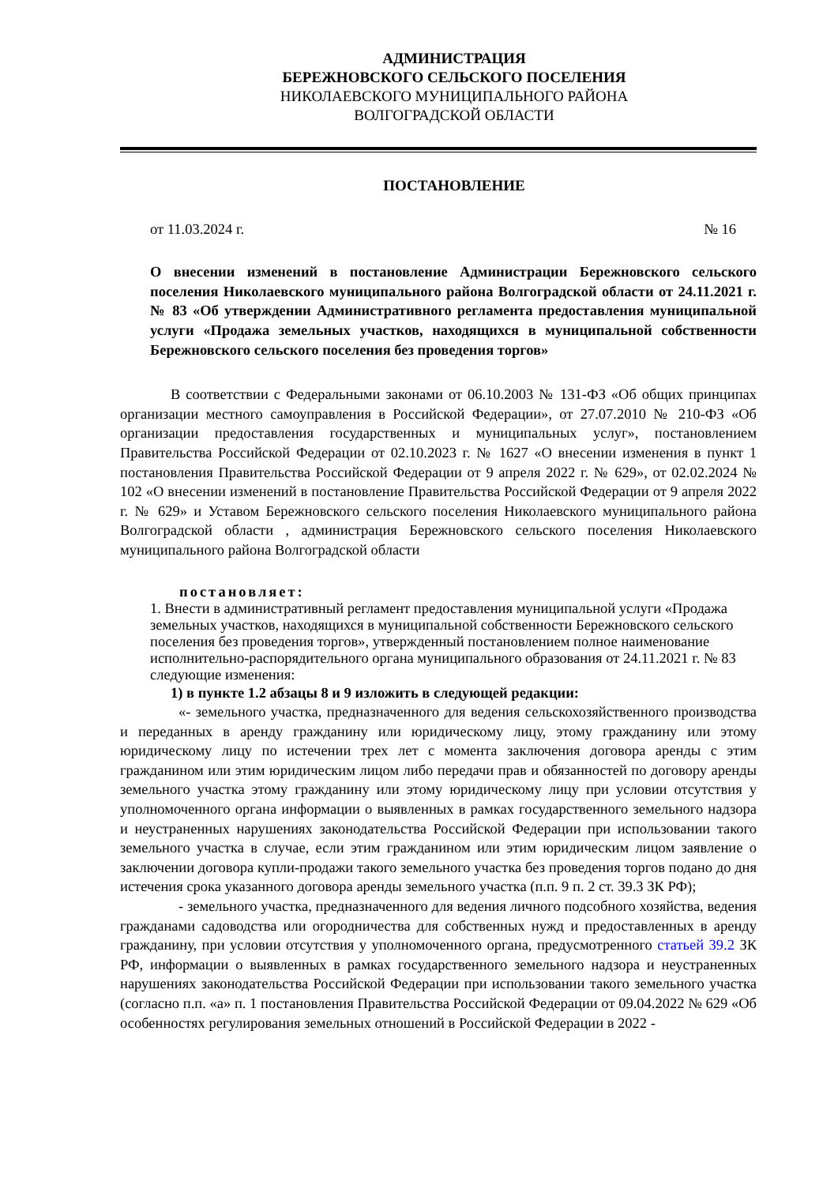АДМИНИСТРАЦИЯ
БЕРЕЖНОВСКОГО СЕЛЬСКОГО ПОСЕЛЕНИЯ
НИКОЛАЕВСКОГО МУНИЦИПАЛЬНОГО РАЙОНА
ВОЛГОГРАДСКОЙ ОБЛАСТИ
ПОСТАНОВЛЕНИЕ
от 11.03.2024 г. № 16
О внесении изменений в постановление Администрации Бережновского сельского поселения Николаевского муниципального района Волгоградской области от 24.11.2021 г. № 83 «Об утверждении Административного регламента предоставления муниципальной услуги «Продажа земельных участков, находящихся в муниципальной собственности Бережновского сельского поселения без проведения торгов»
В соответствии с Федеральными законами от 06.10.2003 № 131-ФЗ «Об общих принципах организации местного самоуправления в Российской Федерации», от 27.07.2010 № 210-ФЗ «Об организации предоставления государственных и муниципальных услуг», постановлением Правительства Российской Федерации от 02.10.2023 г. № 1627 «О внесении изменения в пункт 1 постановления Правительства Российской Федерации от 9 апреля 2022 г. № 629», от 02.02.2024 № 102 «О внесении изменений в постановление Правительства Российской Федерации от 9 апреля 2022 г. № 629» и Уставом Бережновского сельского поселения Николаевского муниципального района Волгоградской области , администрация Бережновского сельского поселения Николаевского муниципального района Волгоградской области
постановляет:
1. Внести в административный регламент предоставления муниципальной услуги «Продажа земельных участков, находящихся в муниципальной собственности Бережновского сельского поселения без проведения торгов», утвержденный постановлением полное наименование исполнительно-распорядительного органа муниципального образования от 24.11.2021 г. № 83 следующие изменения:
1) в пункте 1.2 абзацы 8 и 9 изложить в следующей редакции:
«- земельного участка, предназначенного для ведения сельскохозяйственного производства и переданных в аренду гражданину или юридическому лицу, этому гражданину или этому юридическому лицу по истечении трех лет с момента заключения договора аренды с этим гражданином или этим юридическим лицом либо передачи прав и обязанностей по договору аренды земельного участка этому гражданину или этому юридическому лицу при условии отсутствия у уполномоченного органа информации о выявленных в рамках государственного земельного надзора и неустраненных нарушениях законодательства Российской Федерации при использовании такого земельного участка в случае, если этим гражданином или этим юридическим лицом заявление о заключении договора купли-продажи такого земельного участка без проведения торгов подано до дня истечения срока указанного договора аренды земельного участка (п.п. 9 п. 2 ст. 39.3 ЗК РФ);
- земельного участка, предназначенного для ведения личного подсобного хозяйства, ведения гражданами садоводства или огородничества для собственных нужд и предоставленных в аренду гражданину, при условии отсутствия у уполномоченного органа, предусмотренного статьей 39.2 ЗК РФ, информации о выявленных в рамках государственного земельного надзора и неустраненных нарушениях законодательства Российской Федерации при использовании такого земельного участка (согласно п.п. «а» п. 1 постановления Правительства Российской Федерации от 09.04.2022 № 629 «Об особенностях регулирования земельных отношений в Российской Федерации в 2022 -